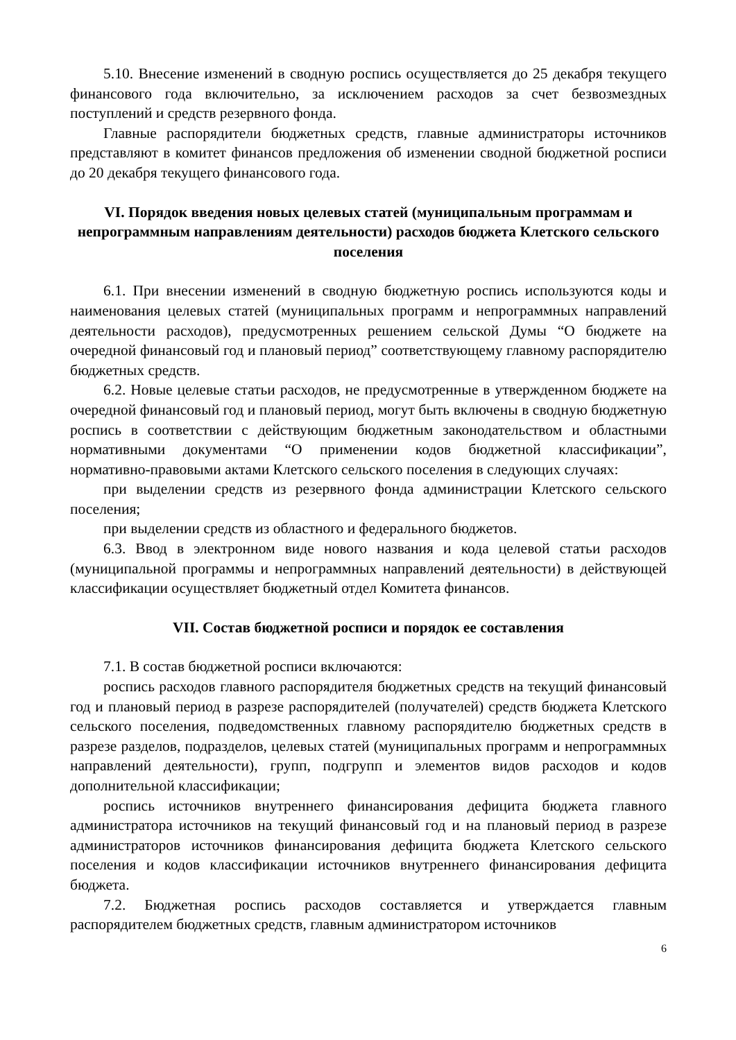5.10. Внесение изменений в сводную роспись осуществляется до 25 декабря текущего финансового года включительно, за исключением расходов за счет безвозмездных поступлений и средств резервного фонда.
Главные распорядители бюджетных средств, главные администраторы источников представляют в комитет финансов предложения об изменении сводной бюджетной росписи до 20 декабря текущего финансового года.
VI. Порядок введения новых целевых статей (муниципальным программам и непрограммным направлениям деятельности) расходов бюджета Клетского сельского поселения
6.1. При внесении изменений в сводную бюджетную роспись используются коды и наименования целевых статей (муниципальных программ и непрограммных направлений деятельности расходов), предусмотренных решением сельской Думы “О бюджете на очередной финансовый год и плановый период” соответствующему главному распорядителю бюджетных средств.
6.2. Новые целевые статьи расходов, не предусмотренные в утвержденном бюджете на очередной финансовый год и плановый период, могут быть включены в сводную бюджетную роспись в соответствии с действующим бюджетным законодательством и областными нормативными документами “О применении кодов бюджетной классификации”, нормативно-правовыми актами Клетского сельского поселения в следующих случаях:
при выделении средств из резервного фонда администрации Клетского сельского поселения;
при выделении средств из областного и федерального бюджетов.
6.3. Ввод в электронном виде нового названия и кода целевой статьи расходов (муниципальной программы и непрограммных направлений деятельности) в действующей классификации осуществляет бюджетный отдел Комитета финансов.
VII. Состав бюджетной росписи и порядок ее составления
7.1. В состав бюджетной росписи включаются:
роспись расходов главного распорядителя бюджетных средств на текущий финансовый год и плановый период в разрезе распорядителей (получателей) средств бюджета Клетского сельского поселения, подведомственных главному распорядителю бюджетных средств в разрезе разделов, подразделов, целевых статей (муниципальных программ и непрограммных направлений деятельности), групп, подгрупп и элементов видов расходов и кодов дополнительной классификации;
роспись источников внутреннего финансирования дефицита бюджета главного администратора источников на текущий финансовый год и на плановый период в разрезе администраторов источников финансирования дефицита бюджета Клетского сельского поселения и кодов классификации источников внутреннего финансирования дефицита бюджета.
7.2. Бюджетная роспись расходов составляется и утверждается главным распорядителем бюджетных средств, главным администратором источников
6